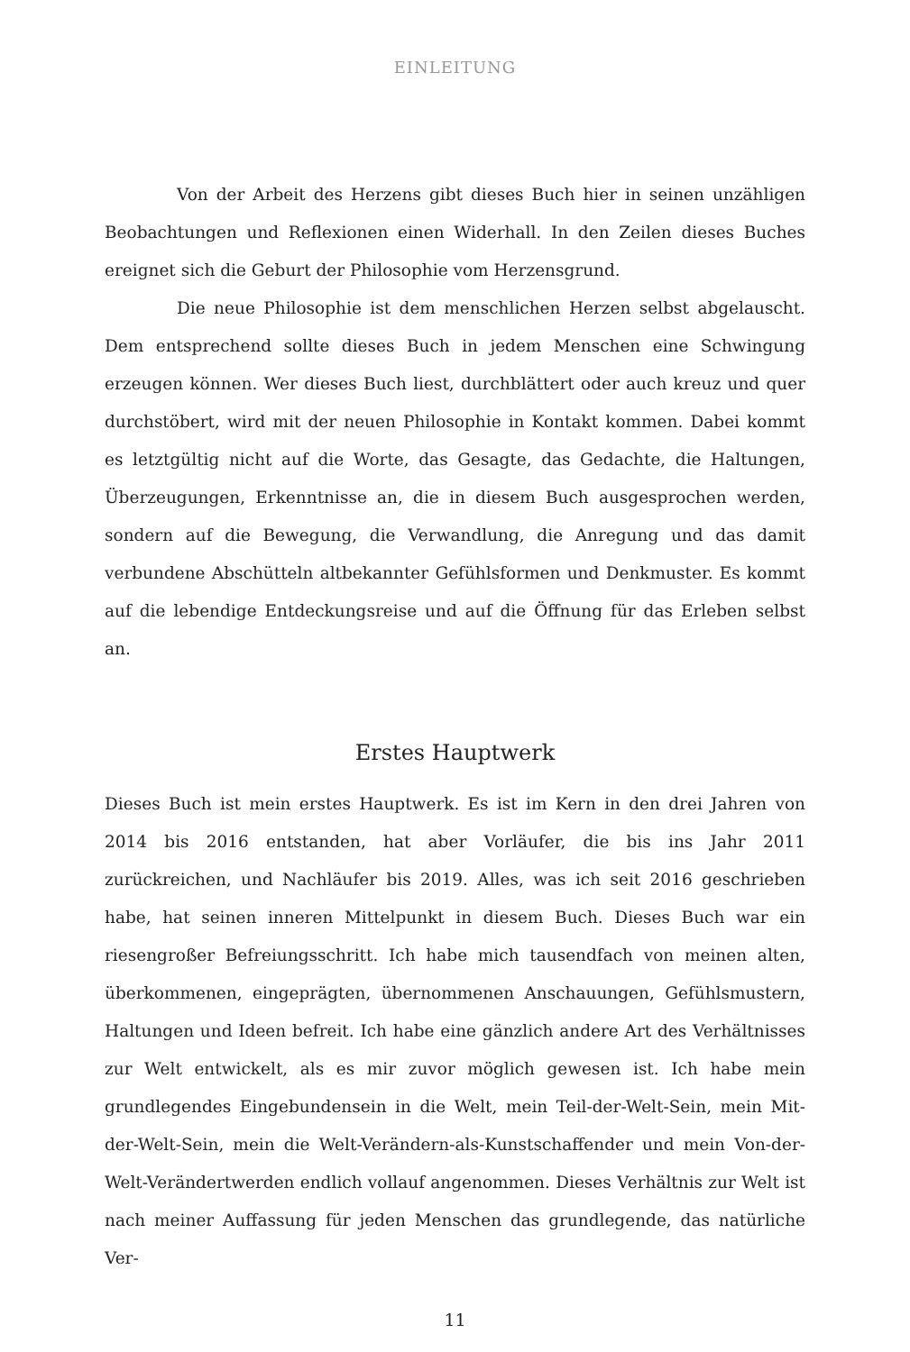EINLEITUNG
Von der Arbeit des Herzens gibt dieses Buch hier in seinen unzähligen Beobachtungen und Reflexionen einen Widerhall. In den Zeilen dieses Buches ereignet sich die Geburt der Philosophie vom Herzensgrund.
Die neue Philosophie ist dem menschlichen Herzen selbst abgelauscht. Dem entsprechend sollte dieses Buch in jedem Menschen eine Schwingung erzeugen können. Wer dieses Buch liest, durchblättert oder auch kreuz und quer durchstöbert, wird mit der neuen Philosophie in Kontakt kommen. Dabei kommt es letztgültig nicht auf die Worte, das Gesagte, das Gedachte, die Haltungen, Überzeugungen, Erkenntnisse an, die in diesem Buch ausgesprochen werden, sondern auf die Bewegung, die Verwandlung, die Anregung und das damit verbundene Abschütteln altbekannter Gefühlsformen und Denkmuster. Es kommt auf die lebendige Entdeckungsreise und auf die Öffnung für das Erleben selbst an.
Erstes Hauptwerk
Dieses Buch ist mein erstes Hauptwerk. Es ist im Kern in den drei Jahren von 2014 bis 2016 entstanden, hat aber Vorläufer, die bis ins Jahr 2011 zurückreichen, und Nachläufer bis 2019. Alles, was ich seit 2016 geschrieben habe, hat seinen inneren Mittelpunkt in diesem Buch. Dieses Buch war ein riesengroßer Befreiungsschritt. Ich habe mich tausendfach von meinen alten, überkommenen, eingeprägten, übernommenen Anschauungen, Gefühlsmustern, Haltungen und Ideen befreit. Ich habe eine gänzlich andere Art des Verhältnisses zur Welt entwickelt, als es mir zuvor möglich gewesen ist. Ich habe mein grundlegendes Eingebundensein in die Welt, mein Teil-der-Welt-Sein, mein Mit-der-Welt-Sein, mein die Welt-Verändern-als-Kunstschaffender und mein Von-der-Welt-Verändertwerden endlich vollauf angenommen. Dieses Verhältnis zur Welt ist nach meiner Auffassung für jeden Menschen das grundlegende, das natürliche Ver-
11